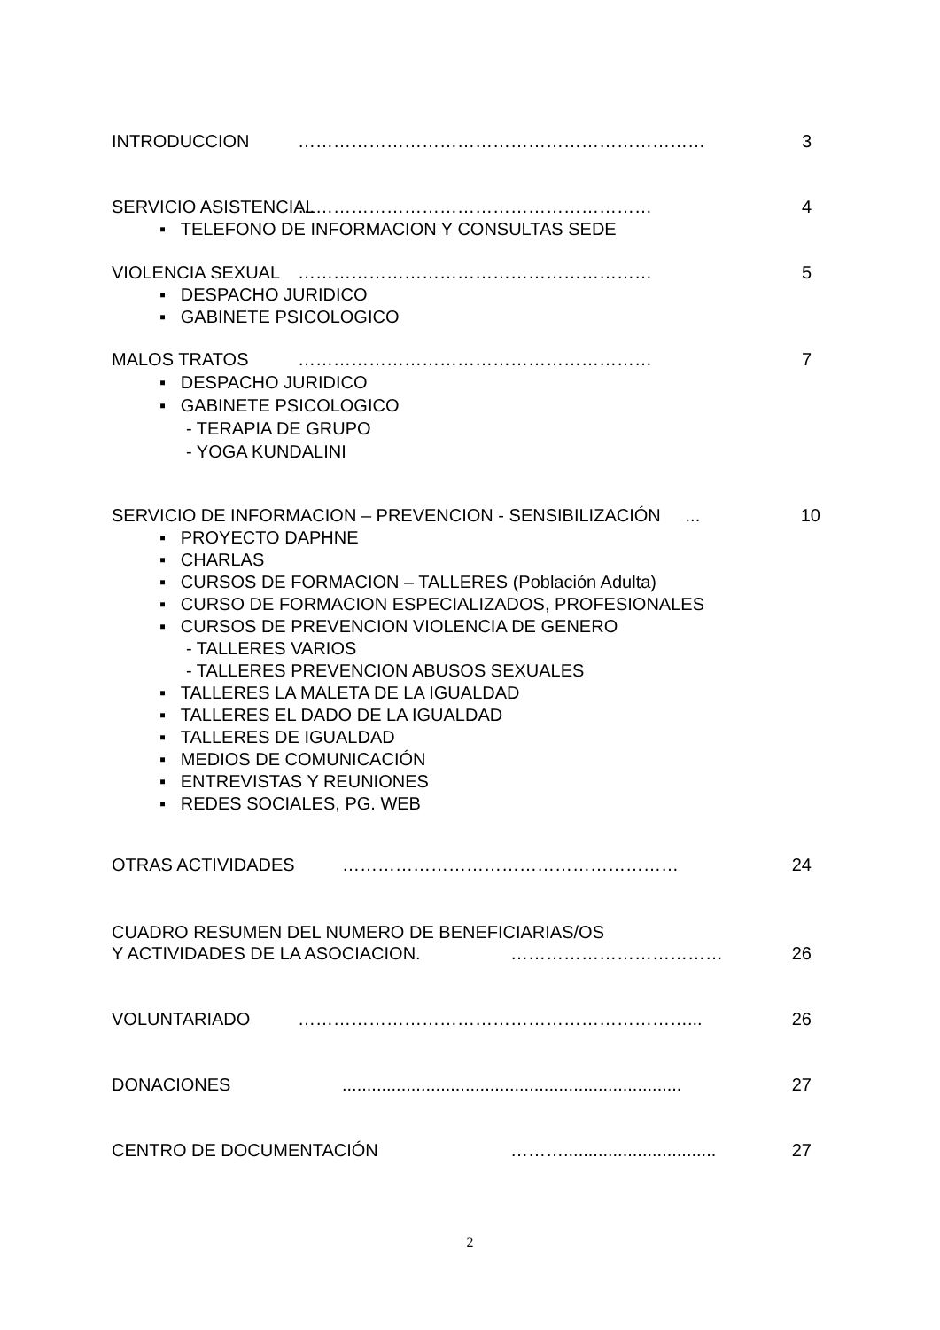INTRODUCCION …………………………………………………………… 3
SERVICIO ASISTENCIAL …………………………………………………… 4
▪ TELEFONO DE INFORMACION Y CONSULTAS SEDE
VIOLENCIA SEXUAL …………………………………………………… 5
▪ DESPACHO JURIDICO
▪ GABINETE PSICOLOGICO
MALOS TRATOS …………………………………………………… 7
▪ DESPACHO JURIDICO
▪ GABINETE PSICOLOGICO
- TERAPIA DE GRUPO
- YOGA KUNDALINI
SERVICIO DE INFORMACION – PREVENCION - SENSIBILIZACIÓN ... 10
▪ PROYECTO DAPHNE
▪ CHARLAS
▪ CURSOS DE FORMACION – TALLERES (Población Adulta)
▪ CURSO DE FORMACION ESPECIALIZADOS, PROFESIONALES
▪ CURSOS DE PREVENCION VIOLENCIA DE GENERO
- TALLERES VARIOS
- TALLERES PREVENCION ABUSOS SEXUALES
▪ TALLERES LA MALETA DE LA IGUALDAD
▪ TALLERES EL DADO DE LA IGUALDAD
▪ TALLERES DE IGUALDAD
▪ MEDIOS DE COMUNICACIÓN
▪ ENTREVISTAS Y REUNIONES
▪ REDES SOCIALES, PG. WEB
OTRAS ACTIVIDADES ………………………………………………… 24
CUADRO RESUMEN DEL NUMERO DE BENEFICIARIAS/OS
Y ACTIVIDADES DE LA ASOCIACION. ……………………………… 26
VOLUNTARIADO …………………………………………………………... 26
DONACIONES..................................................................... 27
CENTRO DE DOCUMENTACIÓN ………............................... 27
2